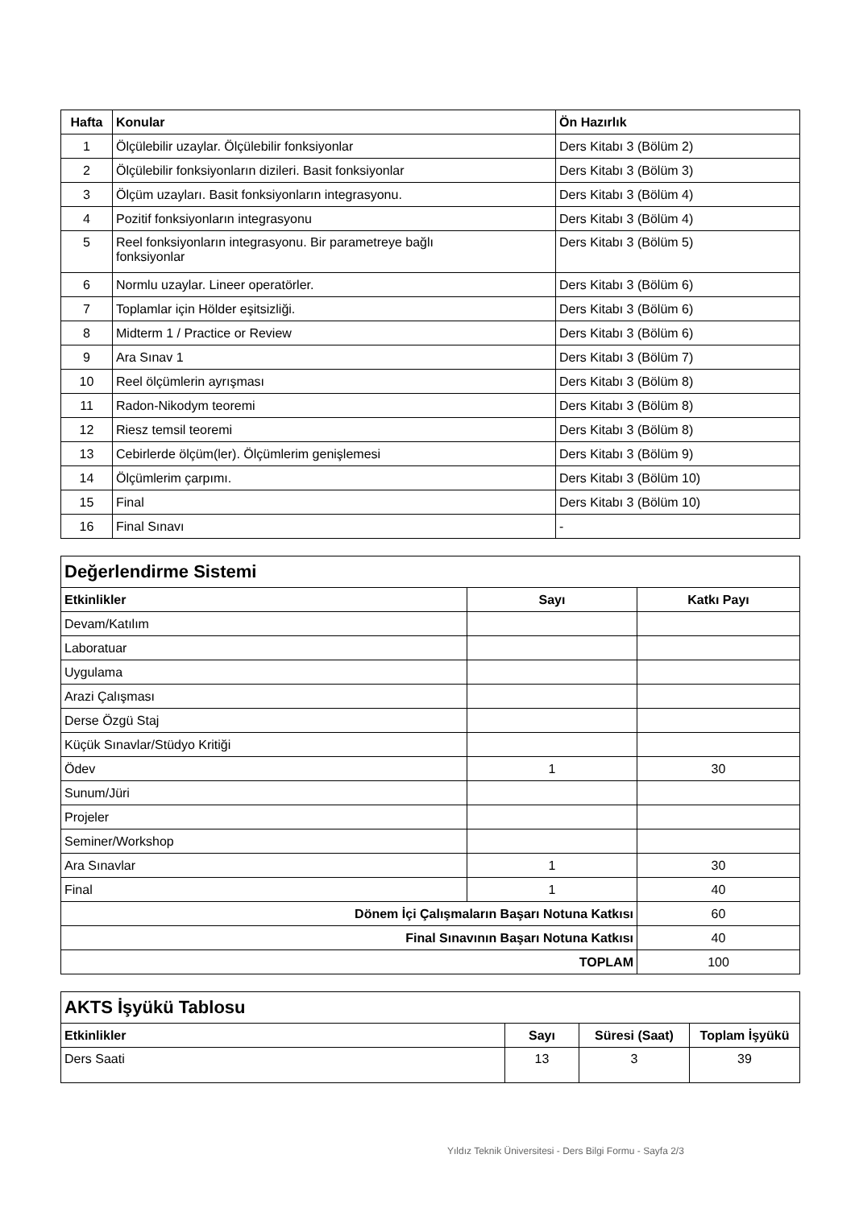| Hafta | Konular | Ön Hazırlık |
| --- | --- | --- |
| 1 | Ölçülebilir uzaylar. Ölçülebilir fonksiyonlar | Ders Kitabı 3 (Bölüm 2) |
| 2 | Ölçülebilir fonksiyonların dizileri. Basit fonksiyonlar | Ders Kitabı 3 (Bölüm 3) |
| 3 | Ölçüm uzayları. Basit fonksiyonların integrasyonu. | Ders Kitabı 3 (Bölüm 4) |
| 4 | Pozitif fonksiyonların integrasyonu | Ders Kitabı 3 (Bölüm 4) |
| 5 | Reel fonksiyonların integrasyonu. Bir parametreye bağlı fonksiyonlar | Ders Kitabı 3 (Bölüm 5) |
| 6 | Normlu uzaylar. Lineer operatörler. | Ders Kitabı 3 (Bölüm 6) |
| 7 | Toplamlar için Hölder eşitsizliği. | Ders Kitabı 3 (Bölüm 6) |
| 8 | Midterm 1 / Practice or Review | Ders Kitabı 3 (Bölüm 6) |
| 9 | Ara Sınav 1 | Ders Kitabı 3 (Bölüm 7) |
| 10 | Reel ölçümlerin ayrışması | Ders Kitabı 3 (Bölüm 8) |
| 11 | Radon-Nikodym teoremi | Ders Kitabı 3 (Bölüm 8) |
| 12 | Riesz temsil teoremi | Ders Kitabı 3 (Bölüm 8) |
| 13 | Cebirlerde ölçüm(ler). Ölçümlerim genişlemesi | Ders Kitabı 3 (Bölüm 9) |
| 14 | Ölçümlerim çarpımı. | Ders Kitabı 3 (Bölüm 10) |
| 15 | Final | Ders Kitabı 3 (Bölüm 10) |
| 16 | Final Sınavı | - |
| Değerlendirme Sistemi | | |
| Etkinlikler | Sayı | Katkı Payı |
| Devam/Katılım | | |
| Laboratuar | | |
| Uygulama | | |
| Arazi Çalışması | | |
| Derse Özgü Staj | | |
| Küçük Sınavlar/Stüdyo Kritiği | | |
| Ödev | 1 | 30 |
| Sunum/Jüri | | |
| Projeler | | |
| Seminer/Workshop | | |
| Ara Sınavlar | 1 | 30 |
| Final | 1 | 40 |
| Dönem İçi Çalışmaların Başarı Notuna Katkısı | | 60 |
| Final Sınavının Başarı Notuna Katkısı | | 40 |
| TOPLAM | | 100 |
| AKTS İşyükü Tablosu | | | |
| Etkinlikler | Sayı | Süresi (Saat) | Toplam İşyükü |
| Ders Saati | 13 | 3 | 39 |
Yıldız Teknik Üniversitesi - Ders Bilgi Formu - Sayfa 2/3